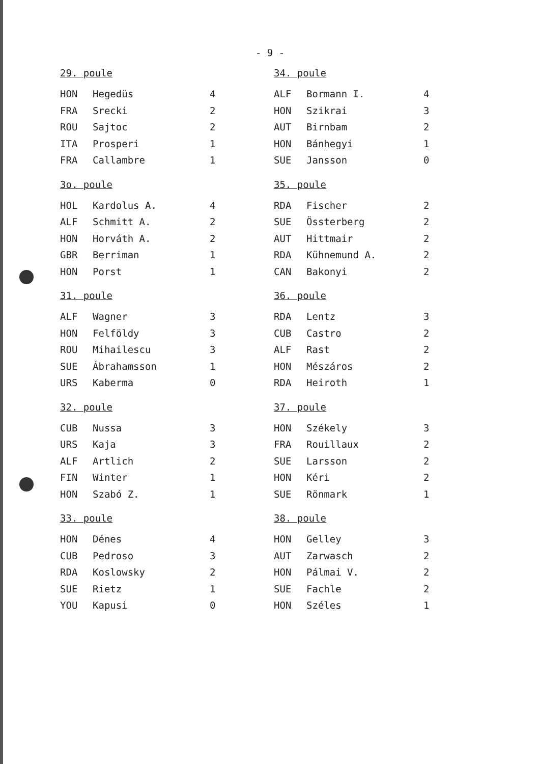- 9 -
29. poule
| HON | Hegedüs | 4 |
| FRA | Srecki | 2 |
| ROU | Sajtoc | 2 |
| ITA | Prosperi | 1 |
| FRA | Callambre | 1 |
3o. poule
| HOL | Kardolus A. | 4 |
| ALF | Schmitt A. | 2 |
| HON | Horváth A. | 2 |
| GBR | Berriman | 1 |
| HON | Porst | 1 |
31. poule
| ALF | Wagner | 3 |
| HON | Felföldy | 3 |
| ROU | Mihailescu | 3 |
| SUE | Ábrahamsson | 1 |
| URS | Kaberma | 0 |
32. poule
| CUB | Nussa | 3 |
| URS | Kaja | 3 |
| ALF | Artlich | 2 |
| FIN | Winter | 1 |
| HON | Szabó Z. | 1 |
33. poule
| HON | Dénes | 4 |
| CUB | Pedroso | 3 |
| RDA | Koslowsky | 2 |
| SUE | Rietz | 1 |
| YOU | Kapusi | 0 |
34. poule
| ALF | Bormann I. | 4 |
| HON | Szikrai | 3 |
| AUT | Birnbam | 2 |
| HON | Bánhegyi | 1 |
| SUE | Jansson | 0 |
35. poule
| RDA | Fischer | 2 |
| SUE | Össterberg | 2 |
| AUT | Hittmair | 2 |
| RDA | Kühnemund A. | 2 |
| CAN | Bakonyi | 2 |
36. poule
| RDA | Lentz | 3 |
| CUB | Castro | 2 |
| ALF | Rast | 2 |
| HON | Mészáros | 2 |
| RDA | Heiroth | 1 |
37. poule
| HON | Székely | 3 |
| FRA | Rouillaux | 2 |
| SUE | Larsson | 2 |
| HON | Kéri | 2 |
| SUE | Rönmark | 1 |
38. poule
| HON | Gelley | 3 |
| AUT | Zarwasch | 2 |
| HON | Pálmai V. | 2 |
| SUE | Fachle | 2 |
| HON | Széles | 1 |